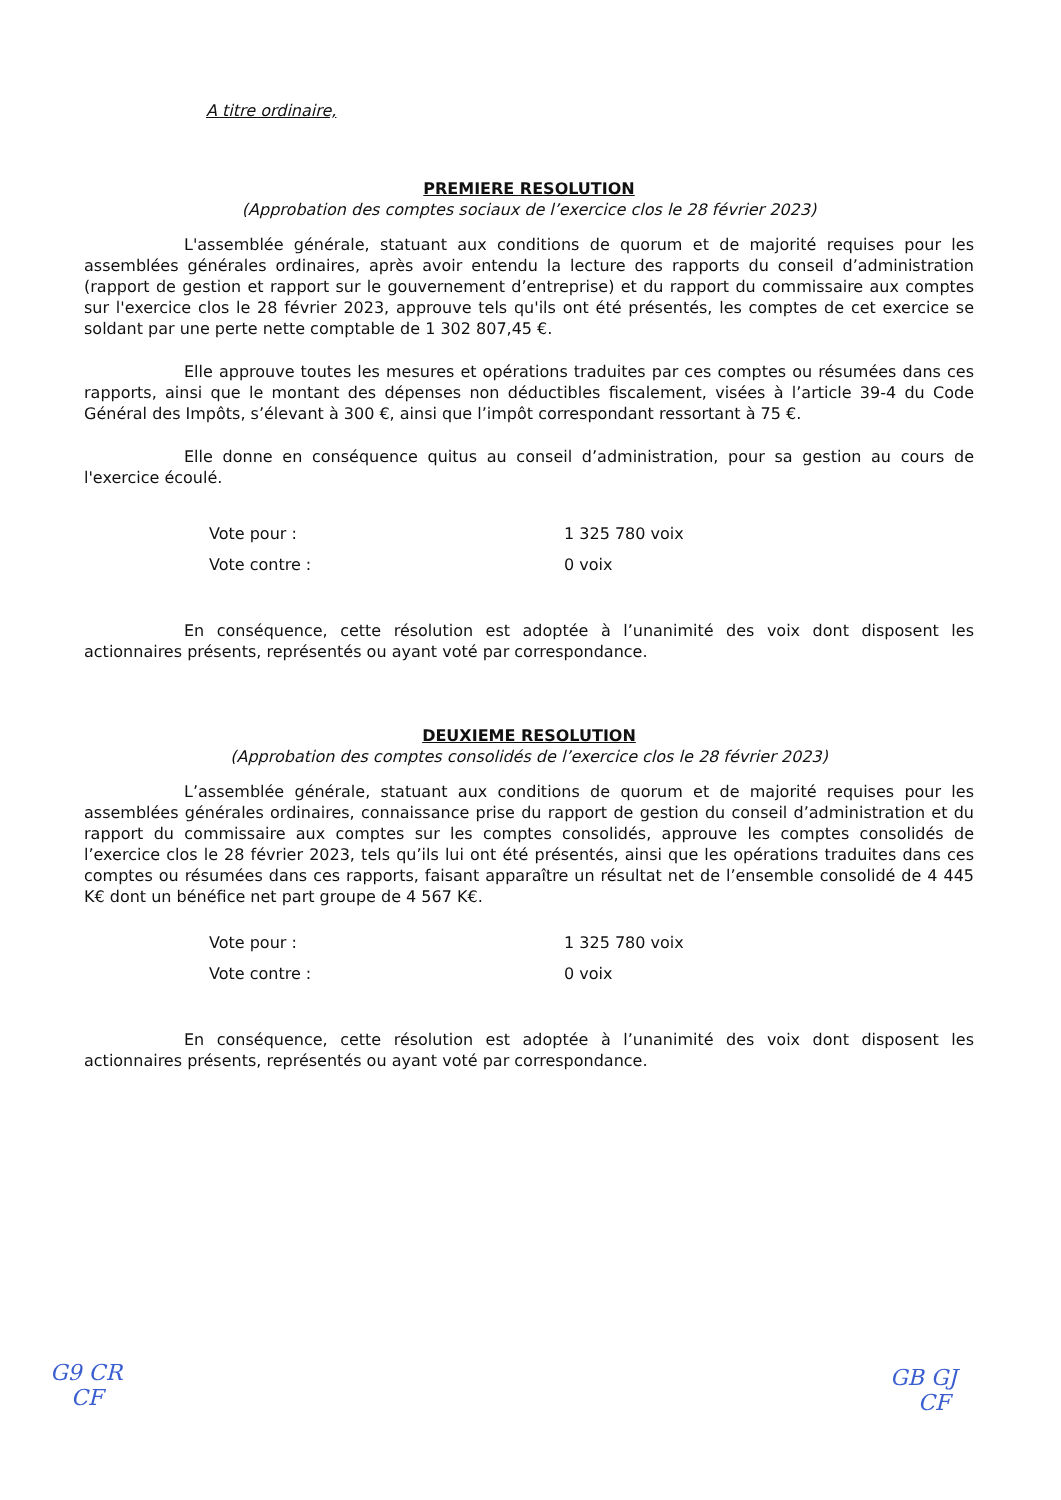A titre ordinaire,
PREMIERE RESOLUTION
(Approbation des comptes sociaux de l’exercice clos le 28 février 2023)
L'assemblée générale, statuant aux conditions de quorum et de majorité requises pour les assemblées générales ordinaires, après avoir entendu la lecture des rapports du conseil d’administration (rapport de gestion et rapport sur le gouvernement d’entreprise) et du rapport du commissaire aux comptes sur l'exercice clos le 28 février 2023, approuve tels qu'ils ont été présentés, les comptes de cet exercice se soldant par une perte nette comptable de 1 302 807,45 €.
Elle approuve toutes les mesures et opérations traduites par ces comptes ou résumées dans ces rapports, ainsi que le montant des dépenses non déductibles fiscalement, visées à l’article 39-4 du Code Général des Impôts, s’élevant à 300 €, ainsi que l’impôt correspondant ressortant à 75 €.
Elle donne en conséquence quitus au conseil d’administration, pour sa gestion au cours de l'exercice écoulé.
| Vote pour : | 1 325 780 voix |
| Vote contre : | 0 voix |
En conséquence, cette résolution est adoptée à l’unanimité des voix dont disposent les actionnaires présents, représentés ou ayant voté par correspondance.
DEUXIEME RESOLUTION
(Approbation des comptes consolidés de l’exercice clos le 28 février 2023)
L’assemblée générale, statuant aux conditions de quorum et de majorité requises pour les assemblées générales ordinaires, connaissance prise du rapport de gestion du conseil d’administration et du rapport du commissaire aux comptes sur les comptes consolidés, approuve les comptes consolidés de l’exercice clos le 28 février 2023, tels qu’ils lui ont été présentés, ainsi que les opérations traduites dans ces comptes ou résumées dans ces rapports, faisant apparaître un résultat net de l’ensemble consolidé de 4 445 K€ dont un bénéfice net part groupe de 4 567 K€.
| Vote pour : | 1 325 780 voix |
| Vote contre : | 0 voix |
En conséquence, cette résolution est adoptée à l’unanimité des voix dont disposent les actionnaires présents, représentés ou ayant voté par correspondance.
G9 CR
CF
GB GJ
CF